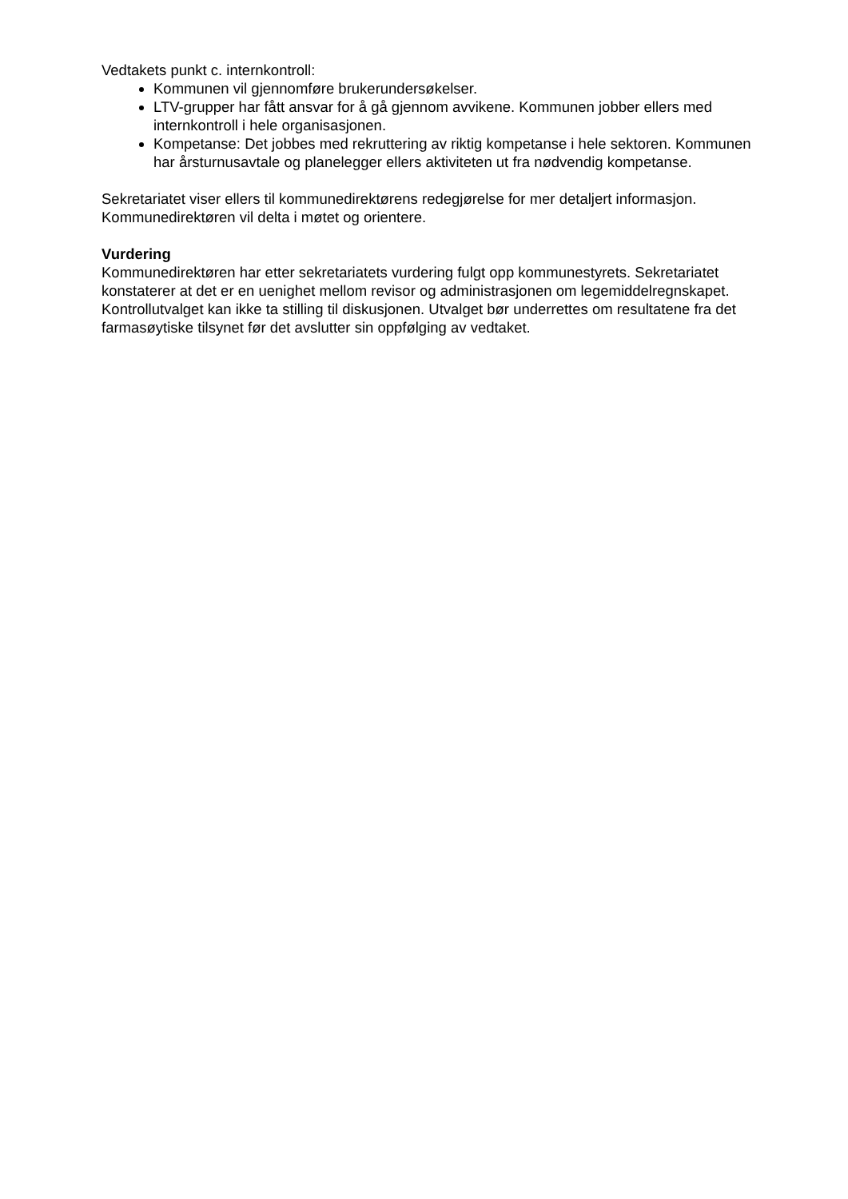Vedtakets punkt c. internkontroll:
Kommunen vil gjennomføre brukerundersøkelser.
LTV-grupper har fått ansvar for å gå gjennom avvikene. Kommunen jobber ellers med internkontroll i hele organisasjonen.
Kompetanse: Det jobbes med rekruttering av riktig kompetanse i hele sektoren. Kommunen har årsturnusavtale og planelegger ellers aktiviteten ut fra nødvendig kompetanse.
Sekretariatet viser ellers til kommunedirektørens redegjørelse for mer detaljert informasjon. Kommunedirektøren vil delta i møtet og orientere.
Vurdering
Kommunedirektøren har etter sekretariatets vurdering fulgt opp kommunestyrets. Sekretariatet konstaterer at det er en uenighet mellom revisor og administrasjonen om legemiddelregnskapet. Kontrollutvalget kan ikke ta stilling til diskusjonen. Utvalget bør underrettes om resultatene fra det farmasøytiske tilsynet før det avslutter sin oppfølging av vedtaket.